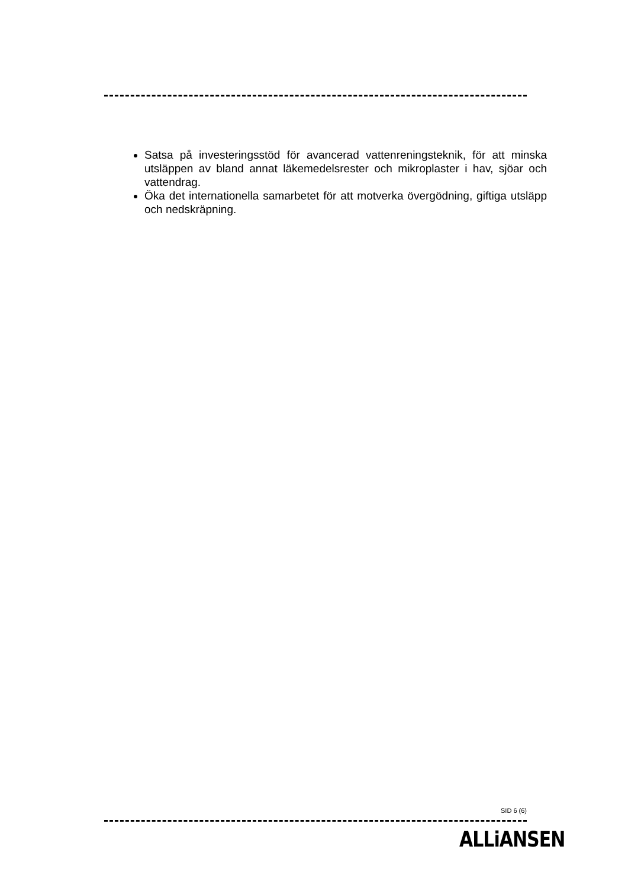Satsa på investeringsstöd för avancerad vattenreningsteknik, för att minska utsläppen av bland annat läkemedelsrester och mikroplaster i hav, sjöar och vattendrag.
Öka det internationella samarbetet för att motverka övergödning, giftiga utsläpp och nedskräpning.
SID 6 (6)
ALLiANSEN